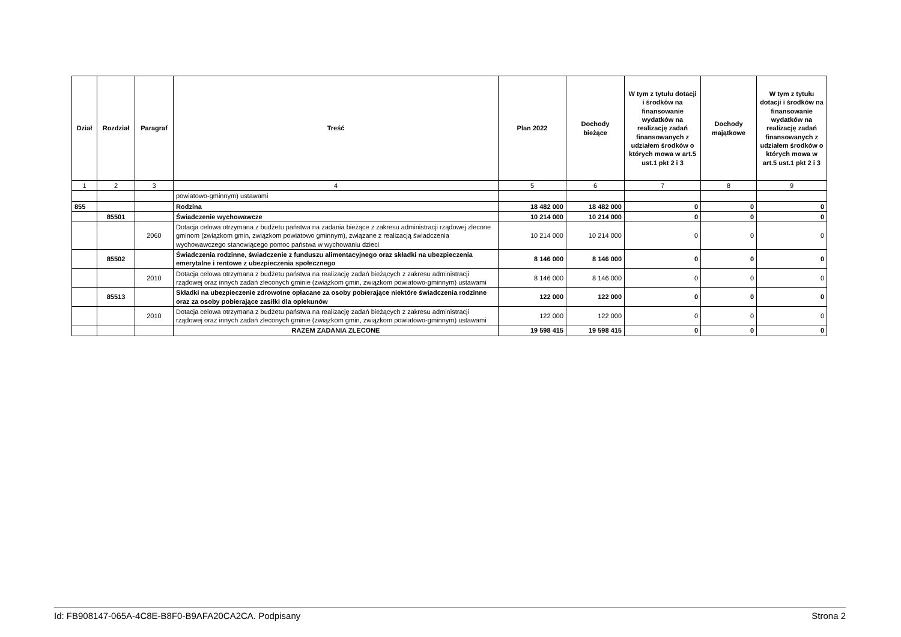| Dział | Rozdział | Paragraf | Treść | Plan 2022 | Dochody bieżące | W tym z tytułu dotacji i środków na finansowanie wydatków na realizację zadań finansowanych z udziałem środków o których mowa w art.5 ust.1 pkt 2 i 3 | Dochody majątkowe | W tym z tytułu dotacji i środków na finansowanie wydatków na realizację zadań finansowanych z udziałem środków o których mowa w art.5 ust.1 pkt 2 i 3 |
| --- | --- | --- | --- | --- | --- | --- | --- | --- |
| 1 | 2 | 3 | 4 | 5 | 6 | 7 | 8 | 9 |
| | | | powiatowo-gminnym) ustawami | | | | | |
| 855 | | | Rodzina | 18 482 000 | 18 482 000 | 0 | 0 | 0 |
| | 85501 | | Świadczenie wychowawcze | 10 214 000 | 10 214 000 | 0 | 0 | 0 |
| | | 2060 | Dotacja celowa otrzymana z budżetu państwa na zadania bieżące z zakresu administracji rządowej zlecone gminom (związkom gmin, związkom powiatowo gminnym), związane z realizacją świadczenia wychowawczego stanowiącego pomoc państwa w wychowaniu dzieci | 10 214 000 | 10 214 000 | 0 | 0 | 0 |
| | 85502 | | Świadczenia rodzinne, świadczenie z funduszu alimentacyjnego oraz składki na ubezpieczenia emerytalne i rentowe z ubezpieczenia społecznego | 8 146 000 | 8 146 000 | 0 | 0 | 0 |
| | | 2010 | Dotacja celowa otrzymana z budżetu państwa na realizację zadań bieżących z zakresu administracji rządowej oraz innych zadań zleconych gminie (związkom gmin, związkom powiatowo-gminnym) ustawami | 8 146 000 | 8 146 000 | 0 | 0 | 0 |
| | 85513 | | Składki na ubezpieczenie zdrowotne opłacane za osoby pobierające niektóre świadczenia rodzinne oraz za osoby pobierające zasiłki dla opiekunów | 122 000 | 122 000 | 0 | 0 | 0 |
| | | 2010 | Dotacja celowa otrzymana z budżetu państwa na realizację zadań bieżących z zakresu administracji rządowej oraz innych zadań zleconych gminie (związkom gmin, związkom powiatowo-gminnym) ustawami | 122 000 | 122 000 | 0 | 0 | 0 |
| | | | RAZEM ZADANIA ZLECONE | 19 598 415 | 19 598 415 | 0 | 0 | 0 |
Id: FB908147-065A-4C8E-B8F0-B9AFA20CA2CA. Podpisany Strona 2